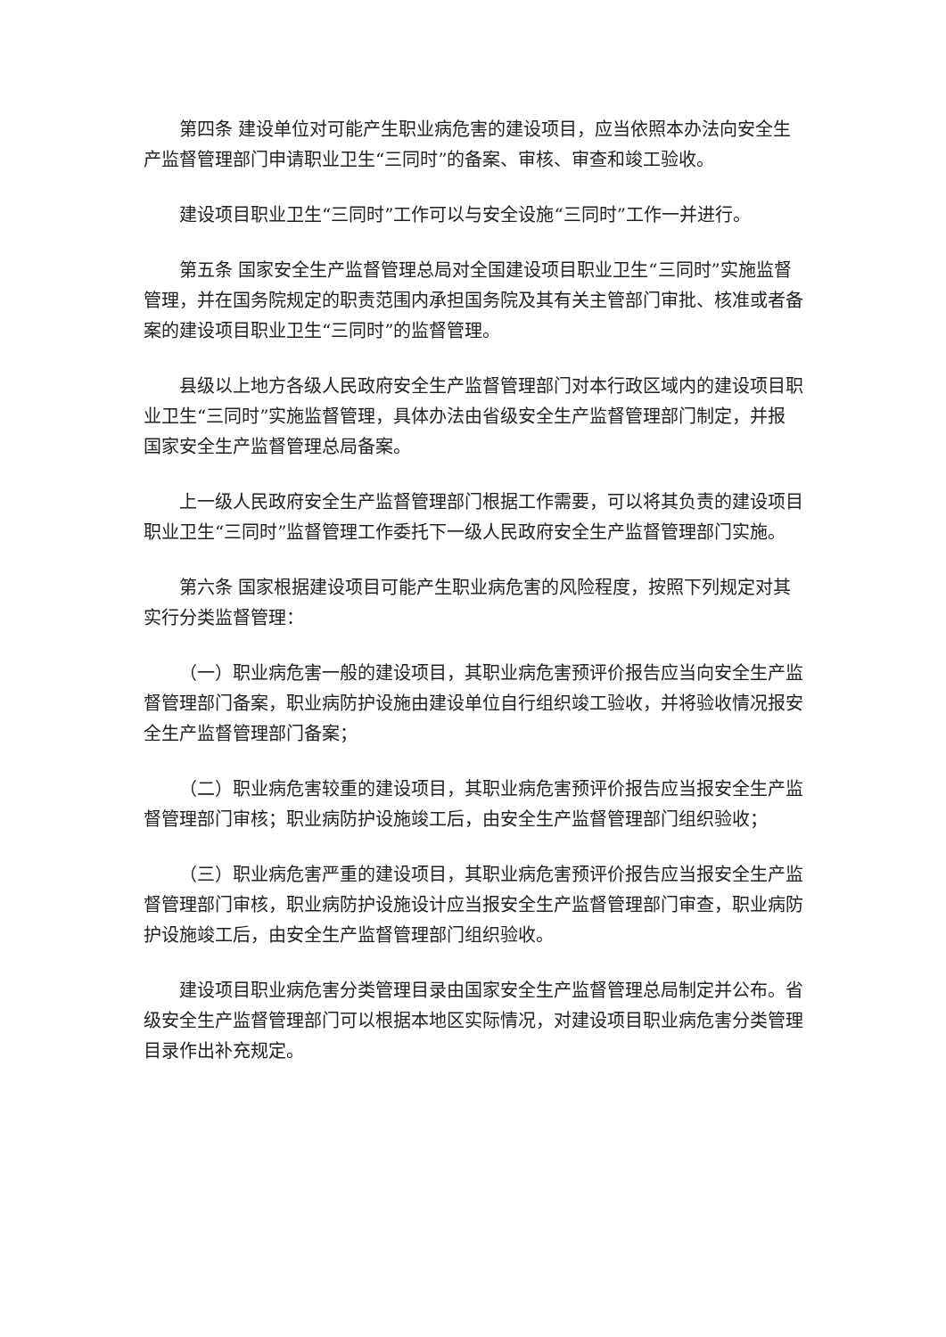第四条 建设单位对可能产生职业病危害的建设项目，应当依照本办法向安全生产监督管理部门申请职业卫生“三同时”的备案、审核、审查和竣工验收。
建设项目职业卫生“三同时”工作可以与安全设施“三同时”工作一并进行。
第五条 国家安全生产监督管理总局对全国建设项目职业卫生“三同时”实施监督管理，并在国务院规定的职责范围内承担国务院及其有关主管部门审批、核准或者备案的建设项目职业卫生“三同时”的监督管理。
县级以上地方各级人民政府安全生产监督管理部门对本行政区域内的建设项目职业卫生“三同时”实施监督管理，具体办法由省级安全生产监督管理部门制定，并报国家安全生产监督管理总局备案。
上一级人民政府安全生产监督管理部门根据工作需要，可以将其负责的建设项目职业卫生“三同时”监督管理工作委托下一级人民政府安全生产监督管理部门实施。
第六条 国家根据建设项目可能产生职业病危害的风险程度，按照下列规定对其实行分类监督管理：
（一）职业病危害一般的建设项目，其职业病危害预评价报告应当向安全生产监督管理部门备案，职业病防护设施由建设单位自行组织竣工验收，并将验收情况报安全生产监督管理部门备案；
（二）职业病危害较重的建设项目，其职业病危害预评价报告应当报安全生产监督管理部门审核；职业病防护设施竣工后，由安全生产监督管理部门组织验收；
（三）职业病危害严重的建设项目，其职业病危害预评价报告应当报安全生产监督管理部门审核，职业病防护设施设计应当报安全生产监督管理部门审查，职业病防护设施竣工后，由安全生产监督管理部门组织验收。
建设项目职业病危害分类管理目录由国家安全生产监督管理总局制定并公布。省级安全生产监督管理部门可以根据本地区实际情况，对建设项目职业病危害分类管理目录作出补充规定。